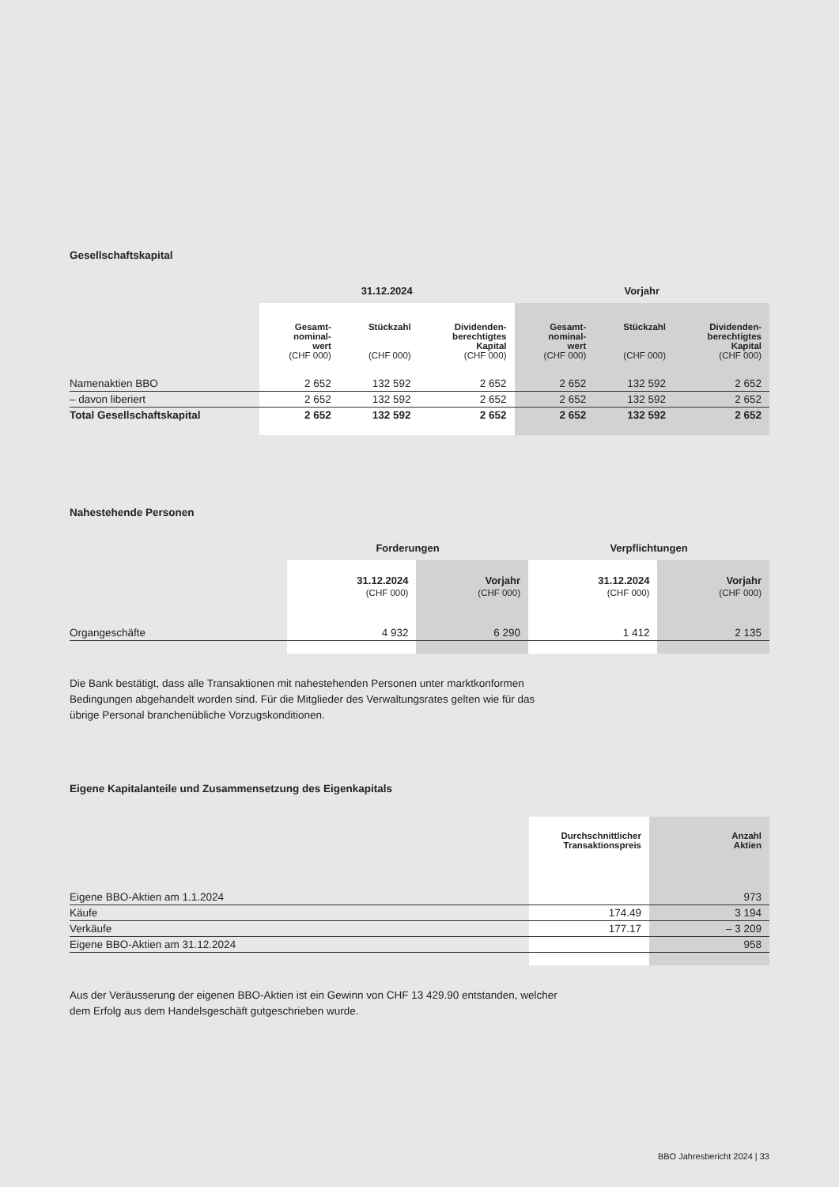Gesellschaftskapital
| | 31.12.2024 | | | Vorjahr | | |
| --- | --- | --- | --- | --- | --- | --- |
| | Gesamt- nominal- wert (CHF 000) | Stückzahl (CHF 000) | Dividenden- berechtigtes Kapital (CHF 000) | Gesamt- nominal- wert (CHF 000) | Stückzahl (CHF 000) | Dividenden- berechtigtes Kapital (CHF 000) |
| Namenaktien BBO | 2 652 | 132 592 | 2 652 | 2 652 | 132 592 | 2 652 |
| – davon liberiert | 2 652 | 132 592 | 2 652 | 2 652 | 132 592 | 2 652 |
| Total Gesellschaftskapital | 2 652 | 132 592 | 2 652 | 2 652 | 132 592 | 2 652 |
Nahestehende Personen
| | Forderungen | | Verpflichtungen | |
| --- | --- | --- | --- | --- |
| | 31.12.2024 (CHF 000) | Vorjahr (CHF 000) | 31.12.2024 (CHF 000) | Vorjahr (CHF 000) |
| Organgeschäfte | 4 932 | 6 290 | 1 412 | 2 135 |
Die Bank bestätigt, dass alle Transaktionen mit nahestehenden Personen unter marktkonformen Bedingungen abgehandelt worden sind. Für die Mitglieder des Verwaltungsrates gelten wie für das übrige Personal branchenübliche Vorzugskonditionen.
Eigene Kapitalanteile und Zusammensetzung des Eigenkapitals
| | Durchschnittlicher Transaktionspreis | Anzahl Aktien |
| --- | --- | --- |
| Eigene BBO-Aktien am 1.1.2024 | | 973 |
| Käufe | 174.49 | 3 194 |
| Verkäufe | 177.17 | – 3 209 |
| Eigene BBO-Aktien am 31.12.2024 | | 958 |
Aus der Veräusserung der eigenen BBO-Aktien ist ein Gewinn von CHF 13 429.90 entstanden, welcher dem Erfolg aus dem Handelsgeschäft gutgeschrieben wurde.
BBO Jahresbericht 2024 | 33